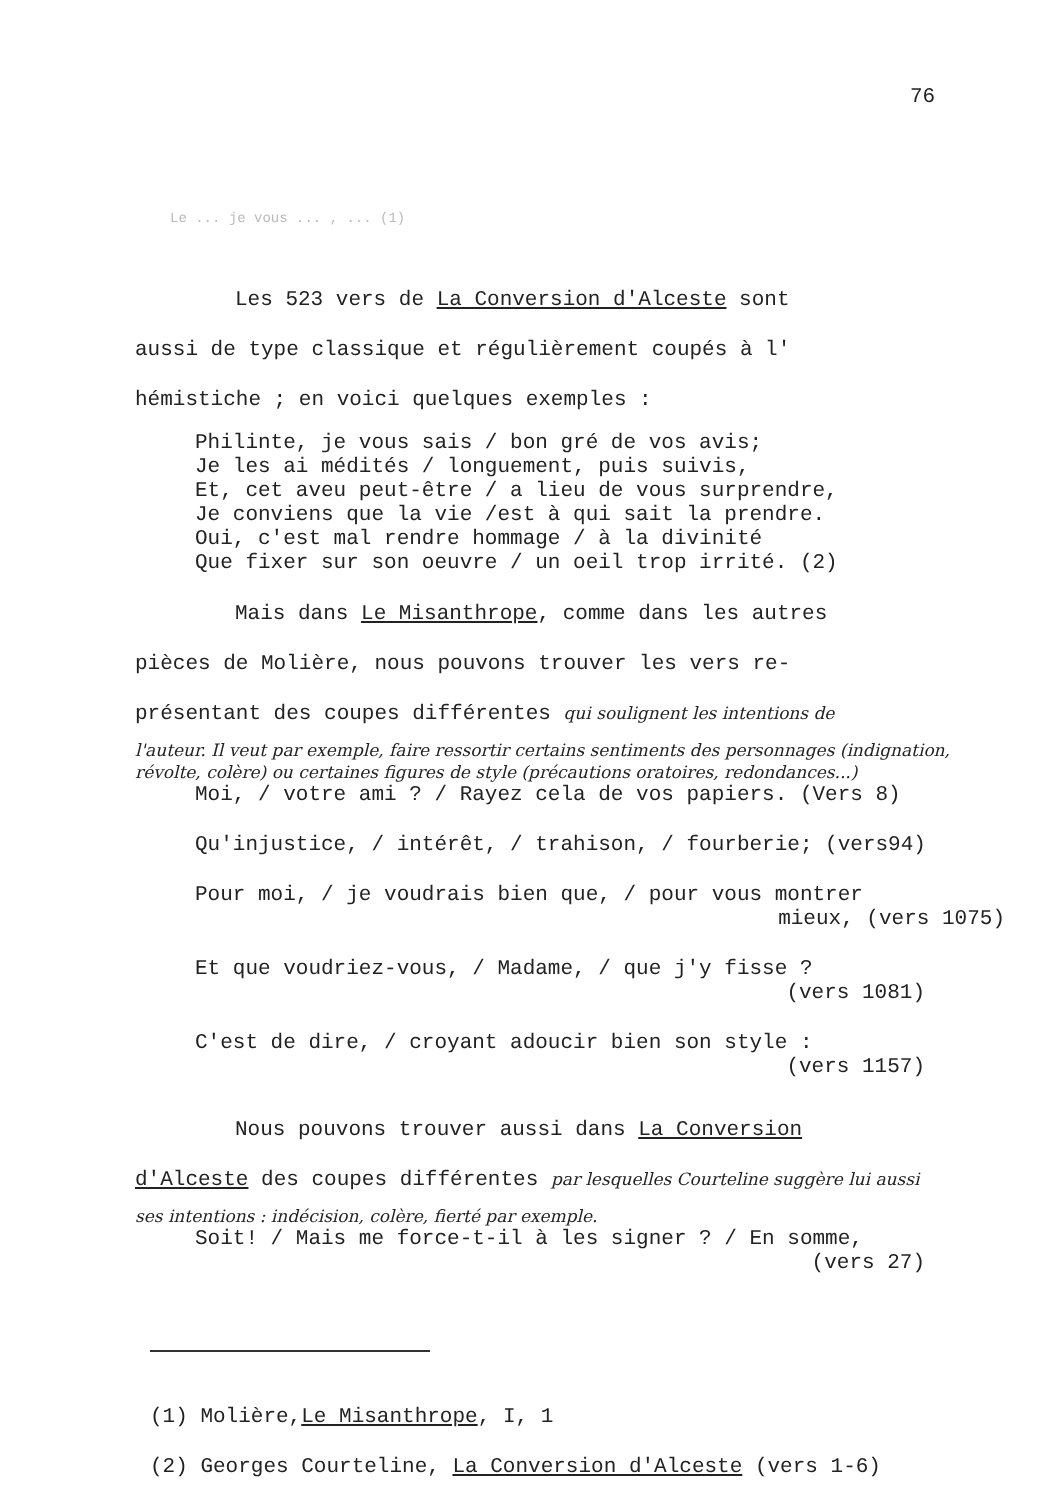76
Le ... je vous ... , ... (1)
Les 523 vers de La Conversion d'Alceste sont
aussi de type classique et régulièrement coupés à l'
hémistiche ; en voici quelques exemples :
Philinte, je vous sais / bon gré de vos avis;
Je les ai médités / longuement, puis suivis,
Et, cet aveu peut-être / a lieu de vous surprendre,
Je conviens que la vie /est à qui sait la prendre.
Oui, c'est mal rendre hommage / à la divinité
Que fixer sur son oeuvre / un oeil trop irrité. (2)
Mais dans Le Misanthrope, comme dans les autres
pièces de Molière, nous pouvons trouver les vers re-
présentant des coupes différentes qui soulignent les intentions de
l'auteur. Il veut par exemple, faire ressortir certains sentiments des personnages (indignation, révolte, colère) ou certaines figures de style (précautions oratoires, redondances...)
Moi, / votre ami ? / Rayez cela de vos papiers. (Vers 8)
Qu'injustice, / intérêt, / trahison, / fourberie; (vers94)
Pour moi, / je voudrais bien que, / pour vous montrer
mieux, (vers 1075)
Et que voudriez-vous, / Madame, / que j'y fisse ?
(vers 1081)
C'est de dire, / croyant adoucir bien son style :
(vers 1157)
Nous pouvons trouver aussi dans La Conversion
d'Alceste des coupes différentes par lesquelles Courteline suggère lui aussi
ses intentions : indécision, colère, fierté par exemple.
Soit! / Mais me force-t-il à les signer ? / En somme,
(vers 27)
(1) Molière,Le Misanthrope, I, 1
(2) Georges Courteline, La Conversion d'Alceste (vers 1-6)